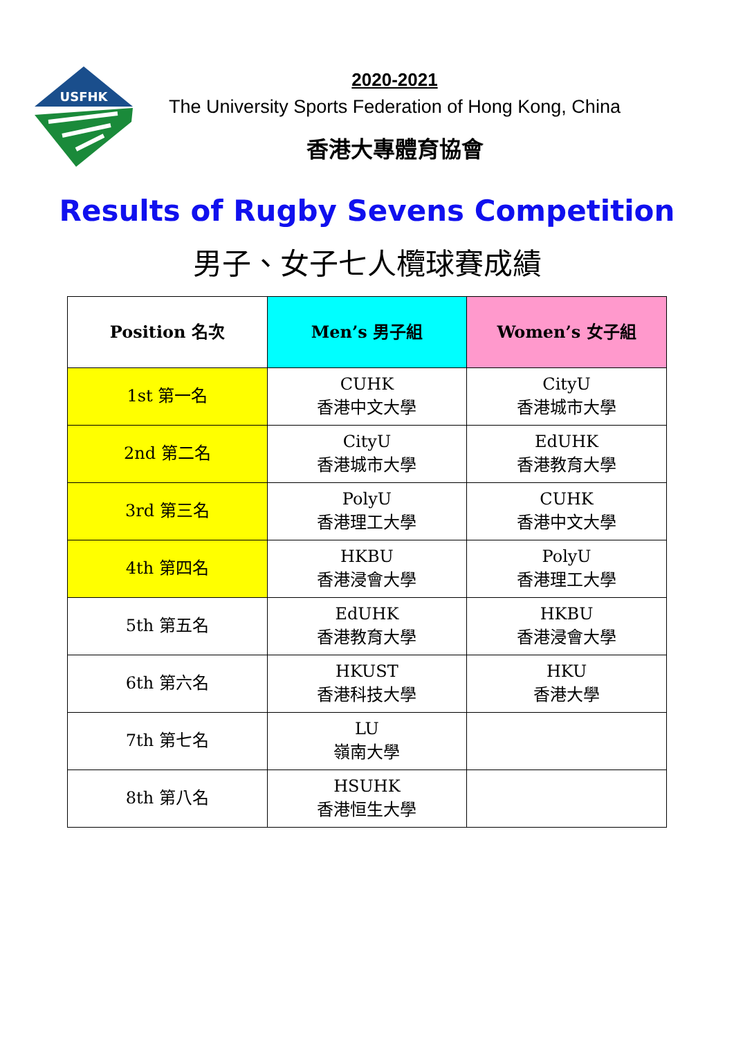USFHK
2020-2021
The University Sports Federation of Hong Kong, China
香港大專體育協會
Results of Rugby Sevens Competition
男子、女子七人欖球賽成績
| Position 名次 | Men’s 男子組 | Women’s 女子組 |
| --- | --- | --- |
| 1st 第一名 | CUHK 香港中文大學 | CityU 香港城市大學 |
| 2nd 第二名 | CityU 香港城市大學 | EdUHK 香港教育大學 |
| 3rd 第三名 | PolyU 香港理工大學 | CUHK 香港中文大學 |
| 4th 第四名 | HKBU 香港浸會大學 | PolyU 香港理工大學 |
| 5th 第五名 | EdUHK 香港教育大學 | HKBU 香港浸會大學 |
| 6th 第六名 | HKUST 香港科技大學 | HKU 香港大學 |
| 7th 第七名 | LU 嶺南大學 | |
| 8th 第八名 | HSUHK 香港恒生大學 | |